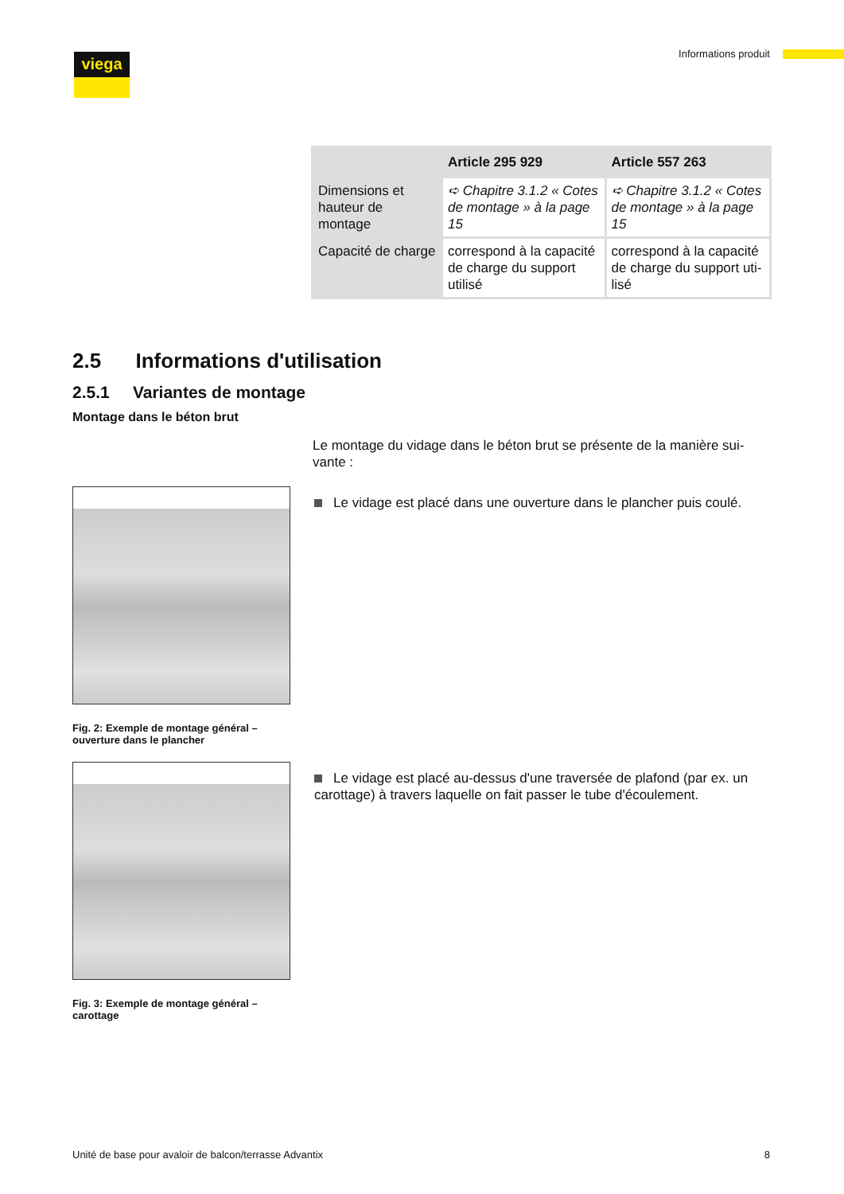viega Informations produit
| | Article 295 929 | Article 557 263 |
| --- | --- | --- |
| Dimensions et hauteur de montage | ➪ Chapitre 3.1.2 « Cotes de montage » à la page 15 | ➪ Chapitre 3.1.2 « Cotes de montage » à la page 15 |
| Capacité de charge | correspond à la capacité de charge du support utilisé | correspond à la capacité de charge du support uti-lisé |
2.5 Informations d'utilisation
2.5.1 Variantes de montage
Montage dans le béton brut
Le montage du vidage dans le béton brut se présente de la manière sui-vante :
Fig. 2: Exemple de montage général – ouverture dans le plancher
Le vidage est placé dans une ouverture dans le plancher puis coulé.
Fig. 3: Exemple de montage général – carottage
Le vidage est placé au-dessus d'une traversée de plafond (par ex. un carottage) à travers laquelle on fait passer le tube d'écoulement.
Unité de base pour avaloir de balcon/terrasse Advantix 8